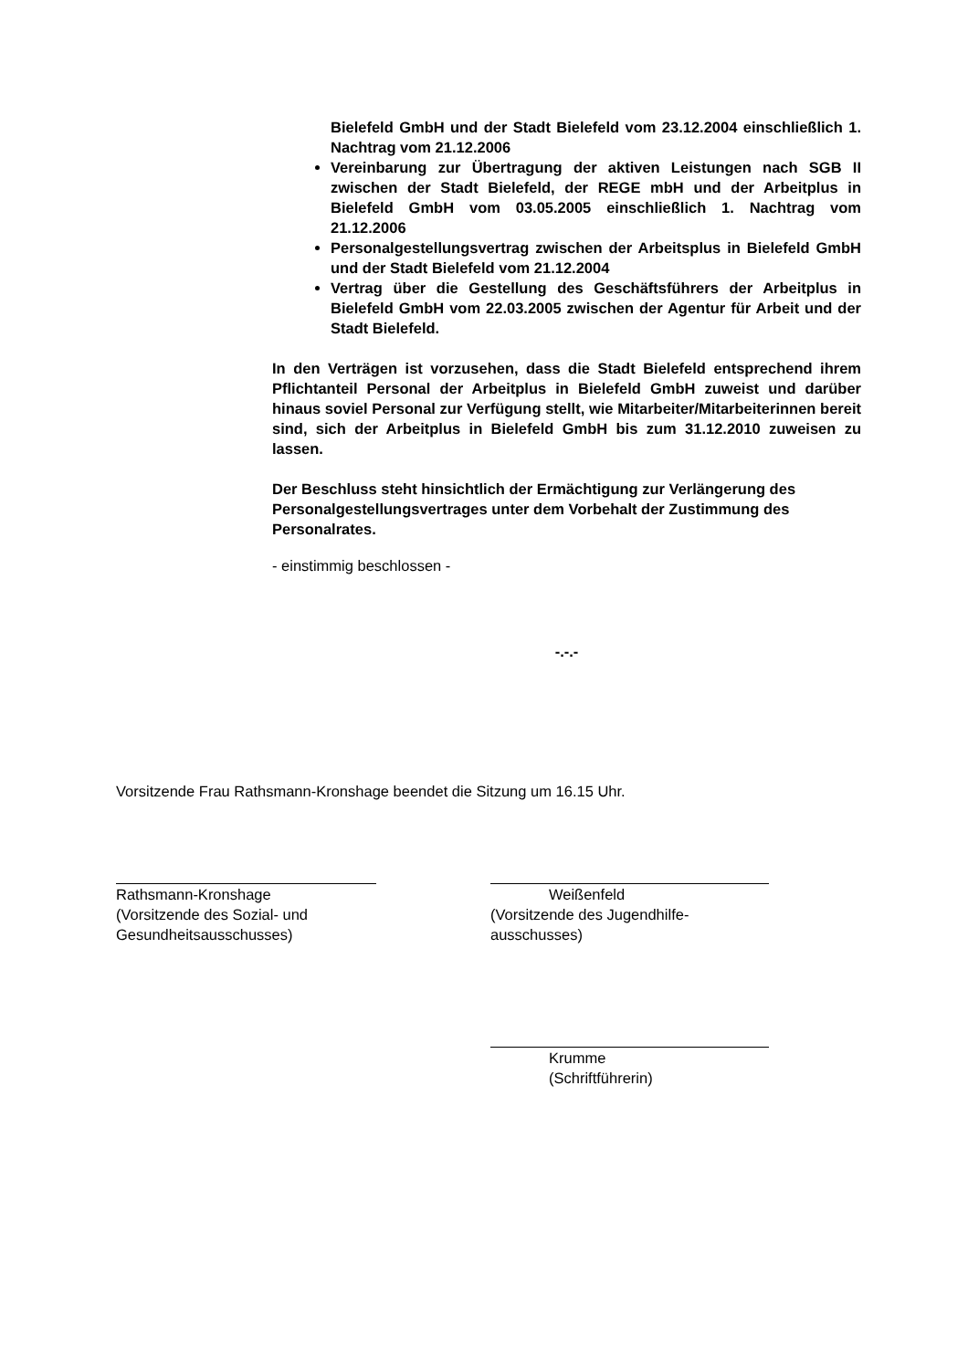Bielefeld GmbH und der Stadt Bielefeld vom 23.12.2004 einschließlich 1. Nachtrag vom 21.12.2006
Vereinbarung zur Übertragung der aktiven Leistungen nach SGB II zwischen der Stadt Bielefeld, der REGE mbH und der Arbeitplus in Bielefeld GmbH vom 03.05.2005 einschließlich 1. Nachtrag vom 21.12.2006
Personalgestellungsvertrag zwischen der Arbeitsplus in Bielefeld GmbH und der Stadt Bielefeld vom 21.12.2004
Vertrag über die Gestellung des Geschäftsführers der Arbeitplus in Bielefeld GmbH vom 22.03.2005 zwischen der Agentur für Arbeit und der Stadt Bielefeld.
In den Verträgen ist vorzusehen, dass die Stadt Bielefeld entsprechend ihrem Pflichtanteil Personal der Arbeitplus in Bielefeld GmbH zuweist und darüber hinaus soviel Personal zur Verfügung stellt, wie Mitarbeiter/Mitarbeiterinnen bereit sind, sich der Arbeitplus in Bielefeld GmbH bis zum 31.12.2010 zuweisen zu lassen.
Der Beschluss steht hinsichtlich der Ermächtigung zur Verlängerung des Personalgestellungsvertrages unter dem Vorbehalt der Zustimmung des Personalrates.
- einstimmig beschlossen -
-.-.-
Vorsitzende Frau Rathsmann-Kronshage beendet die Sitzung um 16.15 Uhr.
Rathsmann-Kronshage
(Vorsitzende des Sozial- und
Gesundheitsausschusses)
Weißenfeld
(Vorsitzende des Jugendhilfe-
ausschusses)
Krumme
(Schriftführerin)